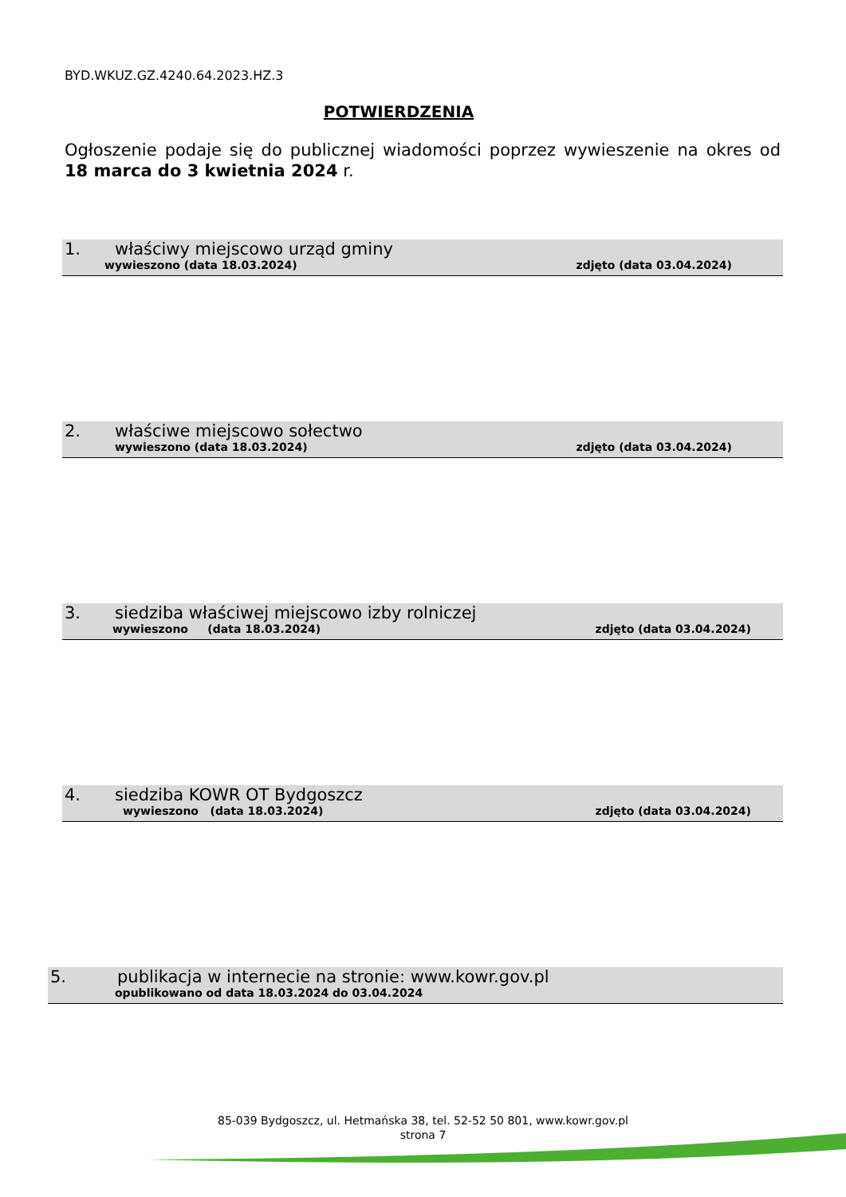BYD.WKUZ.GZ.4240.64.2023.HZ.3
POTWIERDZENIA
Ogłoszenie podaje się do publicznej wiadomości poprzez wywieszenie na okres od 18 marca do 3 kwietnia 2024 r.
1. właściwy miejscowo urząd gminy
wywieszono (data 18.03.2024) zdjęto (data 03.04.2024)
2. właściwe miejscowo sołectwo
wywieszono (data 18.03.2024) zdjęto (data 03.04.2024)
3. siedziba właściwej miejscowo izby rolniczej
wywieszono (data 18.03.2024) zdjęto (data 03.04.2024)
4. siedziba KOWR OT Bydgoszcz
wywieszono (data 18.03.2024) zdjęto (data 03.04.2024)
5. publikacja w internecie na stronie: www.kowr.gov.pl
opublikowano od data 18.03.2024 do 03.04.2024
85-039 Bydgoszcz, ul. Hetmańska 38, tel. 52-52 50 801, www.kowr.gov.pl
strona 7